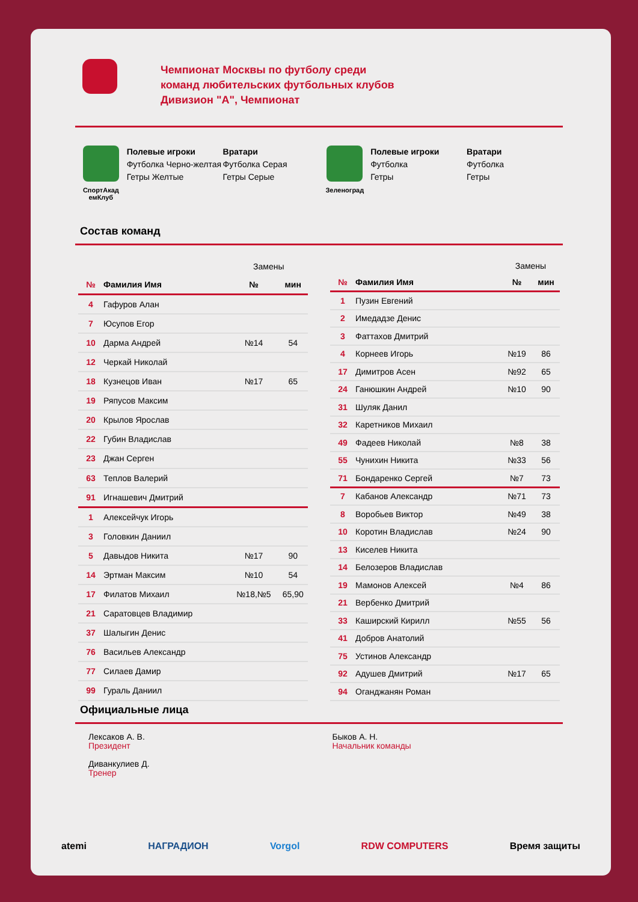Чемпионат Москвы по футболу среди
команд любительских футбольных клубов
Дивизион "А", Чемпионат
СпортАкад емКлуб
Полевые игроки
Футболка Черно-желтая
Гетры Желтые
Вратари
Футболка Серая
Гетры Серые
Зеленоград
Полевые игроки
Футболка
Гетры
Вратари
Футболка
Гетры
Состав команд
| | | Замены | |
| № | Фамилия Имя | № | мин |
| 4 | Гафуров Алан | | |
| 7 | Юсупов Егор | | |
| 10 | Дарма Андрей | №14 | 54 |
| 12 | Черкай Николай | | |
| 18 | Кузнецов Иван | №17 | 65 |
| 19 | Ряпусов Максим | | |
| 20 | Крылов Ярослав | | |
| 22 | Губин Владислав | | |
| 23 | Джан Серген | | |
| 63 | Теплов Валерий | | |
| 91 | Игнашевич Дмитрий | | |
| 1 | Алексейчук Игорь | | |
| 3 | Головкин Даниил | | |
| 5 | Давыдов Никита | №17 | 90 |
| 14 | Эртман Максим | №10 | 54 |
| 17 | Филатов Михаил | №18,№5 | 65,90 |
| 21 | Саратовцев Владимир | | |
| 37 | Шалыгин Денис | | |
| 76 | Васильев Александр | | |
| 77 | Силаев Дамир | | |
| 99 | Гураль Даниил | | |
| | | Замены | |
| № | Фамилия Имя | № | мин |
| 1 | Пузин Евгений | | |
| 2 | Имедадзе Денис | | |
| 3 | Фаттахов Дмитрий | | |
| 4 | Корнеев Игорь | №19 | 86 |
| 17 | Димитров Асен | №92 | 65 |
| 24 | Ганюшкин Андрей | №10 | 90 |
| 31 | Шуляк Данил | | |
| 32 | Каретников Михаил | | |
| 49 | Фадеев Николай | №8 | 38 |
| 55 | Чунихин Никита | №33 | 56 |
| 71 | Бондаренко Сергей | №7 | 73 |
| 7 | Кабанов Александр | №71 | 73 |
| 8 | Воробьев Виктор | №49 | 38 |
| 10 | Коротин Владислав | №24 | 90 |
| 13 | Киселев Никита | | |
| 14 | Белозеров Владислав | | |
| 19 | Мамонов Алексей | №4 | 86 |
| 21 | Вербенко Дмитрий | | |
| 33 | Каширский Кирилл | №55 | 56 |
| 41 | Добров Анатолий | | |
| 75 | Устинов Александр | | |
| 92 | Адушев Дмитрий | №17 | 65 |
| 94 | Оганджанян Роман | | |
Официальные лица
Лексаков А. В.
Президент
Диванкулиев Д.
Тренер
Быков А. Н.
Начальник команды
atemi НАГРАДИОН Vorgol RDW COMPUTERS Время защиты